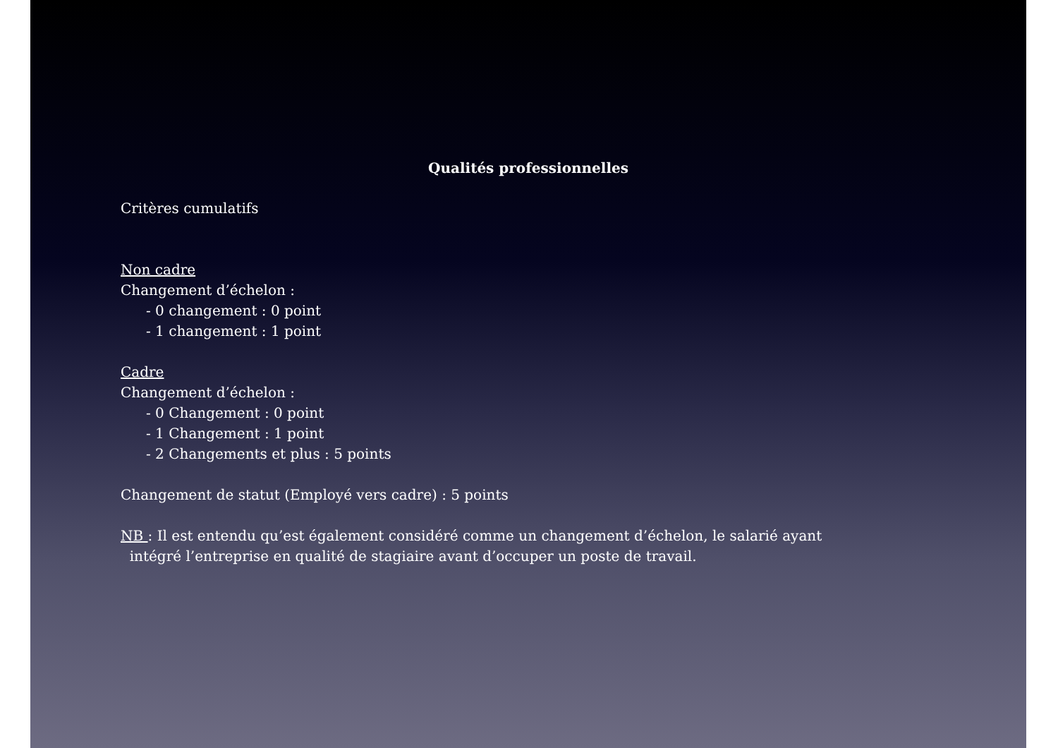Qualités professionnelles
Critères cumulatifs
Non cadre
Changement d’échelon :
- 0 changement : 0 point
- 1 changement : 1 point
Cadre
Changement d’échelon :
- 0 Changement : 0 point
- 1 Changement : 1 point
- 2 Changements et plus : 5 points
Changement de statut (Employé vers cadre) : 5 points
NB : Il est entendu qu’est également considéré comme un changement d’échelon, le salarié ayant
intégré l’entreprise en qualité de stagiaire avant d’occuper un poste de travail.